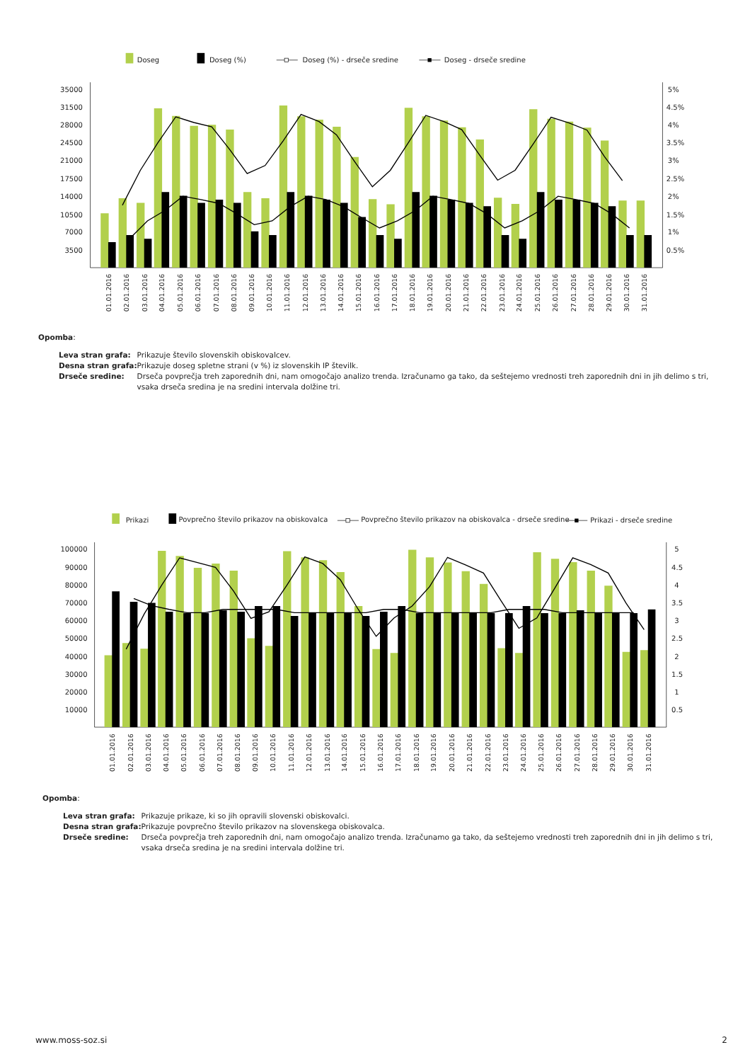Doseg
Doseg (%)
Doseg (%) - drseče sredine
Doseg - drseče sredine
35000
31500
28000
24500
21000
17500
14000
10500
7000
3500
5%
4.5%
4%
3.5%
3%
2.5%
2%
1.5%
1%
0.5%
01.01.2016
02.01.2016
03.01.2016
04.01.2016
05.01.2016
06.01.2016
07.01.2016
08.01.2016
09.01.2016
10.01.2016
11.01.2016
12.01.2016
13.01.2016
14.01.2016
15.01.2016
16.01.2016
17.01.2016
18.01.2016
19.01.2016
20.01.2016
21.01.2016
22.01.2016
23.01.2016
24.01.2016
25.01.2016
26.01.2016
27.01.2016
28.01.2016
29.01.2016
30.01.2016
31.01.2016
Opomba:
| Leva stran grafa: | Prikazuje število slovenskih obiskovalcev. |
| Desna stran grafa: | Prikazuje doseg spletne strani (v %) iz slovenskih IP številk. |
| Drseče sredine: | Drseča povprečja treh zaporednih dni, nam omogočajo analizo trenda. Izračunamo ga tako, da seštejemo vrednosti treh zaporednih dni in jih delimo s tri, vsaka drseča sredina je na sredini intervala dolžine tri. |
Prikazi
Povprečno število prikazov na obiskovalca
Povprečno število prikazov na obiskovalca - drseče sredine
Prikazi - drseče sredine
100000
90000
80000
70000
60000
50000
40000
30000
20000
10000
5
4.5
4
3.5
3
2.5
2
1.5
1
0.5
01.01.2016
02.01.2016
03.01.2016
04.01.2016
05.01.2016
06.01.2016
07.01.2016
08.01.2016
09.01.2016
10.01.2016
11.01.2016
12.01.2016
13.01.2016
14.01.2016
15.01.2016
16.01.2016
17.01.2016
18.01.2016
19.01.2016
20.01.2016
21.01.2016
22.01.2016
23.01.2016
24.01.2016
25.01.2016
26.01.2016
27.01.2016
28.01.2016
29.01.2016
30.01.2016
31.01.2016
Opomba:
| Leva stran grafa: | Prikazuje prikaze, ki so jih opravili slovenski obiskovalci. |
| Desna stran grafa: | Prikazuje povprečno število prikazov na slovenskega obiskovalca. |
| Drseče sredine: | Drseča povprečja treh zaporednih dni, nam omogočajo analizo trenda. Izračunamo ga tako, da seštejemo vrednosti treh zaporednih dni in jih delimo s tri, vsaka drseča sredina je na sredini intervala dolžine tri. |
www.moss-soz.si 2